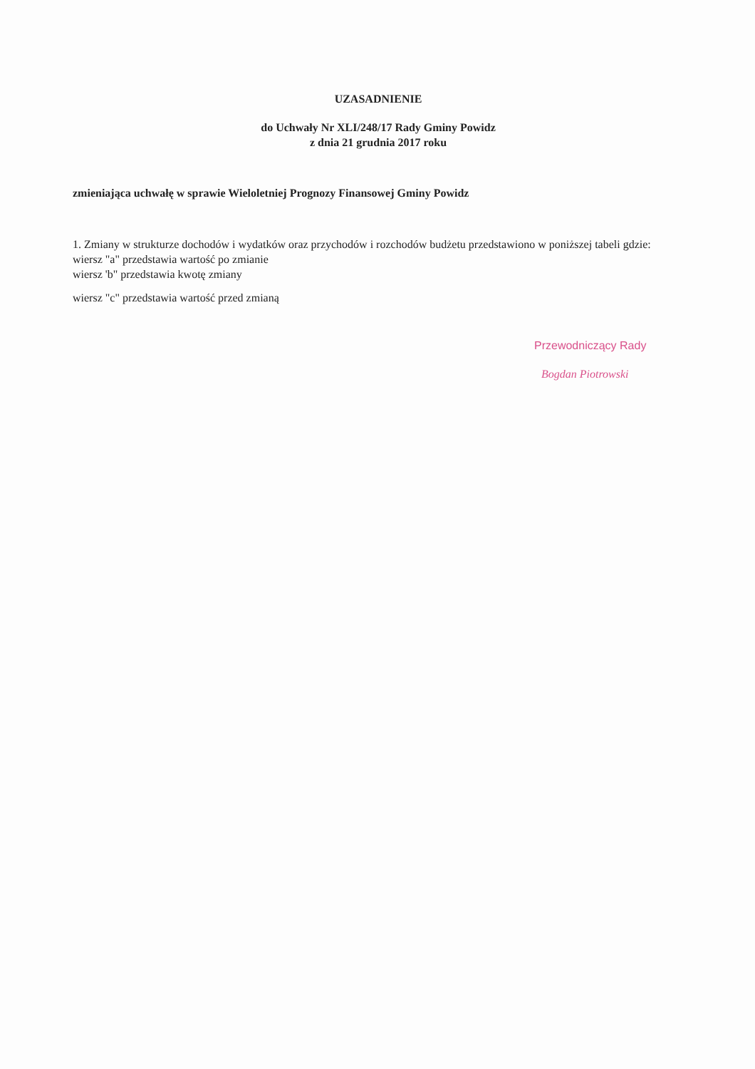UZASADNIENIE
do Uchwały Nr XLI/248/17 Rady Gminy Powidz
z dnia 21 grudnia 2017 roku
zmieniająca uchwałę w sprawie Wieloletniej Prognozy Finansowej Gminy Powidz
1. Zmiany w strukturze dochodów i wydatków oraz przychodów i rozchodów budżetu przedstawiono w poniższej tabeli gdzie:
wiersz "a" przedstawia wartość po zmianie
wiersz 'b" przedstawia kwotę zmiany
wiersz "c" przedstawia wartość przed zmianą
Przewodniczący Rady
Bogdan Piotrowski